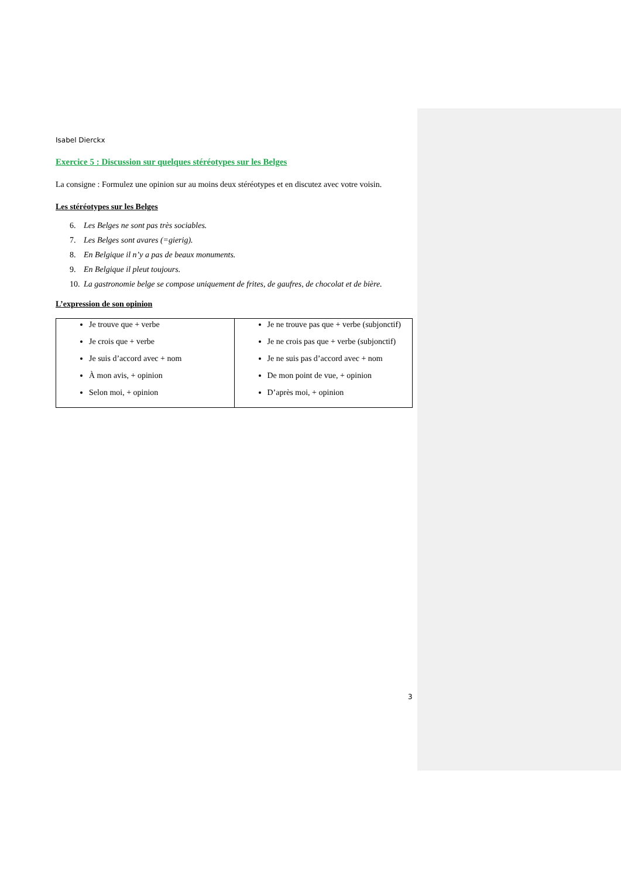Isabel Dierckx
Exercice 5 : Discussion sur quelques stéréotypes sur les Belges
La consigne : Formulez une opinion sur au moins deux stéréotypes et en discutez avec votre voisin.
Les stéréotypes sur les Belges
6. Les Belges ne sont pas très sociables.
7. Les Belges sont avares (=gierig).
8. En Belgique il n’y a pas de beaux monuments.
9. En Belgique il pleut toujours.
10. La gastronomie belge se compose uniquement de frites, de gaufres, de chocolat et de bière.
L’expression de son opinion
| Je trouve que + verbe Je crois que + verbe Je suis d’accord avec + nom À mon avis, + opinion Selon moi, + opinion | Je ne trouve pas que + verbe (subjonctif) Je ne crois pas que + verbe (subjonctif) Je ne suis pas d’accord avec + nom De mon point de vue, + opinion D’après moi, + opinion |
3